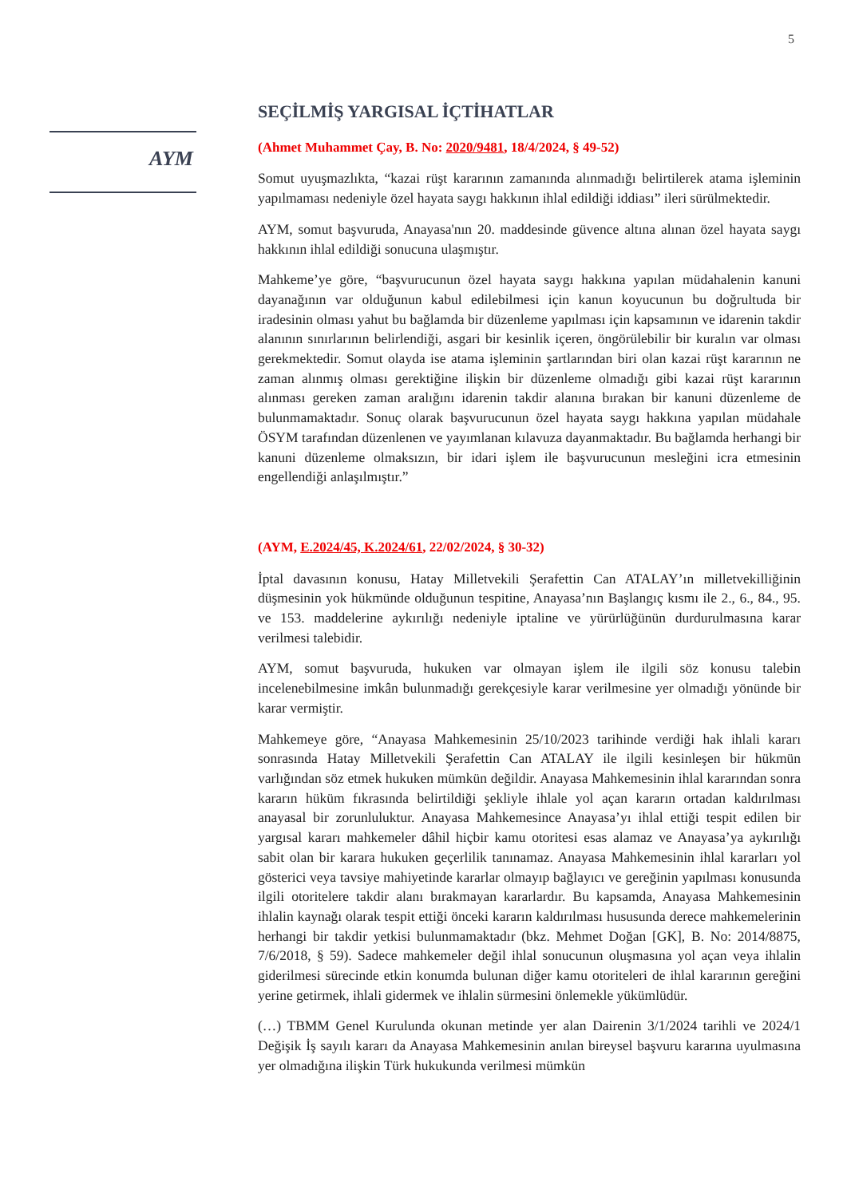5
AYM
SEÇİLMİŞ YARGISAL İÇTİHATLAR
(Ahmet Muhammet Çay, B. No: 2020/9481, 18/4/2024, § 49-52)
Somut uyuşmazlıkta, “kazai rüşt kararının zamanında alınmadığı belirtilerek atama işleminin yapılmaması nedeniyle özel hayata saygı hakkının ihlal edildiği iddiası” ileri sürülmektedir.
AYM, somut başvuruda, Anayasa'nın 20. maddesinde güvence altına alınan özel hayata saygı hakkının ihlal edildiği sonucuna ulaşmıştır.
Mahkeme’ye göre, “başvurucunun özel hayata saygı hakkına yapılan müdahalenin kanuni dayanağının var olduğunun kabul edilebilmesi için kanun koyucunun bu doğrultuda bir iradesinin olması yahut bu bağlamda bir düzenleme yapılması için kapsamının ve idarenin takdir alanının sınırlarının belirlendiği, asgari bir kesinlik içeren, öngörülebilir bir kuralın var olması gerekmektedir. Somut olayda ise atama işleminin şartlarından biri olan kazai rüşt kararının ne zaman alınmış olması gerektiğine ilişkin bir düzenleme olmadığı gibi kazai rüşt kararının alınması gereken zaman aralığını idarenin takdir alanına bırakan bir kanuni düzenleme de bulunmamaktadır. Sonuç olarak başvurucunun özel hayata saygı hakkına yapılan müdahale ÖSYM tarafından düzenlenen ve yayımlanan kılavuza dayanmaktadır. Bu bağlamda herhangi bir kanuni düzenleme olmaksızın, bir idari işlem ile başvurucunun mesleğini icra etmesinin engellendiği anlaşılmıştır.”
(AYM, E.2024/45, K.2024/61, 22/02/2024, § 30-32)
İptal davasının konusu, Hatay Milletvekili Şerafettin Can ATALAY’ın milletvekilliğinin düşmesinin yok hükmünde olduğunun tespitine, Anayasa’nın Başlangıç kısmı ile 2., 6., 84., 95. ve 153. maddelerine aykırılığı nedeniyle iptaline ve yürürlüğünün durdurulmasına karar verilmesi talebidir.
AYM, somut başvuruda, hukuken var olmayan işlem ile ilgili söz konusu talebin incelenebilmesine imkân bulunmadığı gerekçesiyle karar verilmesine yer olmadığı yönünde bir karar vermiştir.
Mahkemeye göre, “Anayasa Mahkemesinin 25/10/2023 tarihinde verdiği hak ihlali kararı sonrasında Hatay Milletvekili Şerafettin Can ATALAY ile ilgili kesinleşen bir hükmün varlığından söz etmek hukuken mümkün değildir. Anayasa Mahkemesinin ihlal kararından sonra kararın hüküm fıkrasında belirtildiği şekliyle ihlale yol açan kararın ortadan kaldırılması anayasal bir zorunluluktur. Anayasa Mahkemesince Anayasa’yı ihlal ettiği tespit edilen bir yargısal kararı mahkemeler dâhil hiçbir kamu otoritesi esas alamaz ve Anayasa’ya aykırılığı sabit olan bir karara hukuken geçerlilik tanınamaz. Anayasa Mahkemesinin ihlal kararları yol gösterici veya tavsiye mahiyetinde kararlar olmayıp bağlayıcı ve gereğinin yapılması konusunda ilgili otoritelere takdir alanı bırakmayan kararlardır. Bu kapsamda, Anayasa Mahkemesinin ihlalin kaynağı olarak tespit ettiği önceki kararın kaldırılması hususunda derece mahkemelerinin herhangi bir takdir yetkisi bulunmamaktadır (bkz. Mehmet Doğan [GK], B. No: 2014/8875, 7/6/2018, § 59). Sadece mahkemeler değil ihlal sonucunun oluşmasına yol açan veya ihlalin giderilmesi sürecinde etkin konumda bulunan diğer kamu otoriteleri de ihlal kararının gereğini yerine getirmek, ihlali gidermek ve ihlalin sürmesini önlemekle yükümlüdür.
(…) TBMM Genel Kurulunda okunan metinde yer alan Dairenin 3/1/2024 tarihli ve 2024/1 Değişik İş sayılı kararı da Anayasa Mahkemesinin anılan bireysel başvuru kararına uyulmasına yer olmadığına ilişkin Türk hukukunda verilmesi mümkün